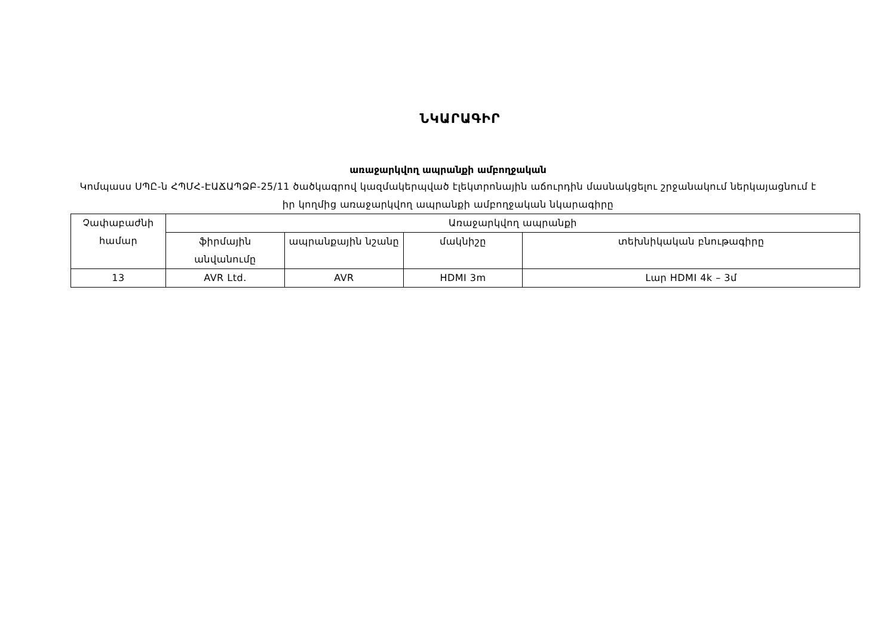ՆԿԱՐԱԳԻՐ
առաջարկվող ապրանքի ամբողջական
Կոմպասս ՍՊԸ-ն ՀՊՄՀ-ԷԱՃԱՊՁԲ-25/11 ծածկագրով կազմակերպված էլեկտրոնային աճուրդին մասնակցելու շրջանակում ներկայացնում է իր կողմից առաջարկվող ապրանքի ամբողջական նկարագիրը
| Չափաբաժնի համար | Առաջարկվող ապրանքի | | | |
| --- | --- | --- | --- | --- |
| | ֆիրմային անվանումը | ապրանքային նշանը | մակնիշը | տեխնիկական բնութագիրը |
| 13 | AVR Ltd. | AVR | HDMI 3m | Լար HDMI 4k – 3մ |